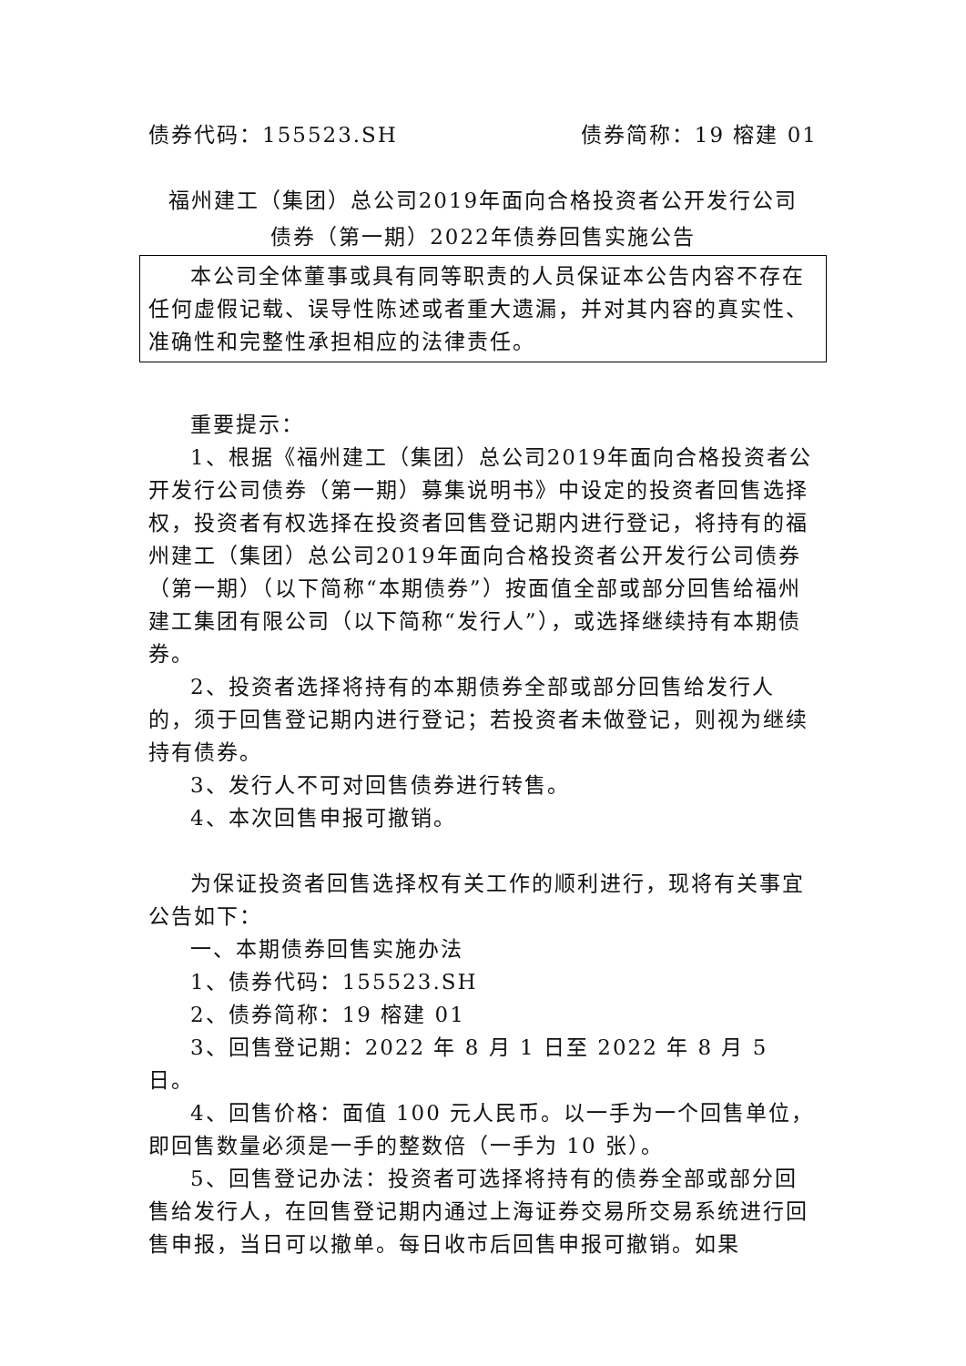债券代码：155523.SH 债券简称：19 榕建 01
福州建工（集团）总公司2019年面向合格投资者公开发行公司
债券（第一期）2022年债券回售实施公告
本公司全体董事或具有同等职责的人员保证本公告内容不存在任何虚假记载、误导性陈述或者重大遗漏，并对其内容的真实性、准确性和完整性承担相应的法律责任。
重要提示：
1、根据《福州建工（集团）总公司2019年面向合格投资者公开发行公司债券（第一期）募集说明书》中设定的投资者回售选择权，投资者有权选择在投资者回售登记期内进行登记，将持有的福州建工（集团）总公司2019年面向合格投资者公开发行公司债券（第一期）（以下简称“本期债券”）按面值全部或部分回售给福州建工集团有限公司（以下简称“发行人”），或选择继续持有本期债券。
2、投资者选择将持有的本期债券全部或部分回售给发行人的，须于回售登记期内进行登记；若投资者未做登记，则视为继续持有债券。
3、发行人不可对回售债券进行转售。
4、本次回售申报可撤销。
为保证投资者回售选择权有关工作的顺利进行，现将有关事宜公告如下：
一、本期债券回售实施办法
1、债券代码：155523.SH
2、债券简称：19 榕建 01
3、回售登记期：2022 年 8 月 1 日至 2022 年 8 月 5 日。
4、回售价格：面值 100 元人民币。以一手为一个回售单位，即回售数量必须是一手的整数倍（一手为 10 张）。
5、回售登记办法：投资者可选择将持有的债券全部或部分回售给发行人，在回售登记期内通过上海证券交易所交易系统进行回售申报，当日可以撤单。每日收市后回售申报可撤销。如果